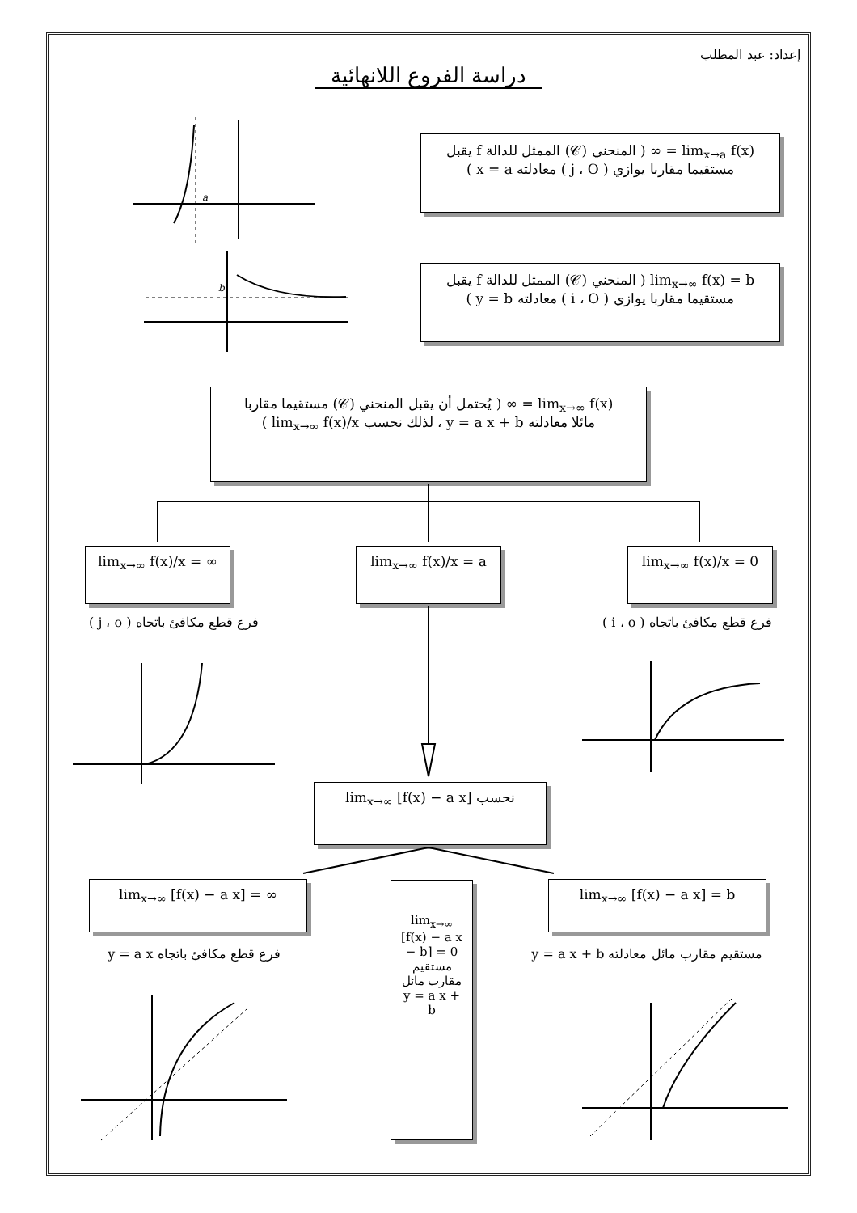إعداد: عبد المطلب
دراسة الفروع اللانهائية
lim<sub>x→a</sub> f(x) = ∞ ( المنحني (𝒞) الممثل للدالة f يقبل
مستقيما مقاربا يوازي ( j ، O ) معادلته x = a )
lim<sub>x→∞</sub> f(x) = b ( المنحني (𝒞) الممثل للدالة f يقبل
مستقيما مقاربا يوازي ( i ، O ) معادلته y = b )
lim<sub>x→∞</sub> f(x) = ∞ ( يُحتمل أن يقبل المنحني (𝒞) مستقيما مقاربا
مائلا معادلته y = a x + b ، لذلك نحسب lim<sub>x→∞</sub> f(x)/x )
lim<sub>x→∞</sub> f(x)/x = 0
lim<sub>x→∞</sub> f(x)/x = a
lim<sub>x→∞</sub> f(x)/x = ∞
فرع قطع مكافئ باتجاه ( i ، o )
فرع قطع مكافئ باتجاه ( j ، o )
نحسب lim<sub>x→∞</sub> [f(x) − a x]
lim<sub>x→∞</sub> [f(x) − a x] = b
lim<sub>x→∞</sub> [f(x) − a x] = ∞
مستقيم مقارب مائل معادلته y = a x + b
فرع قطع مكافئ باتجاه y = a x
lim<sub>x→∞</sub> [f(x) − a x − b] = 0
مستقيم مقارب مائل y = a x + b
a
b